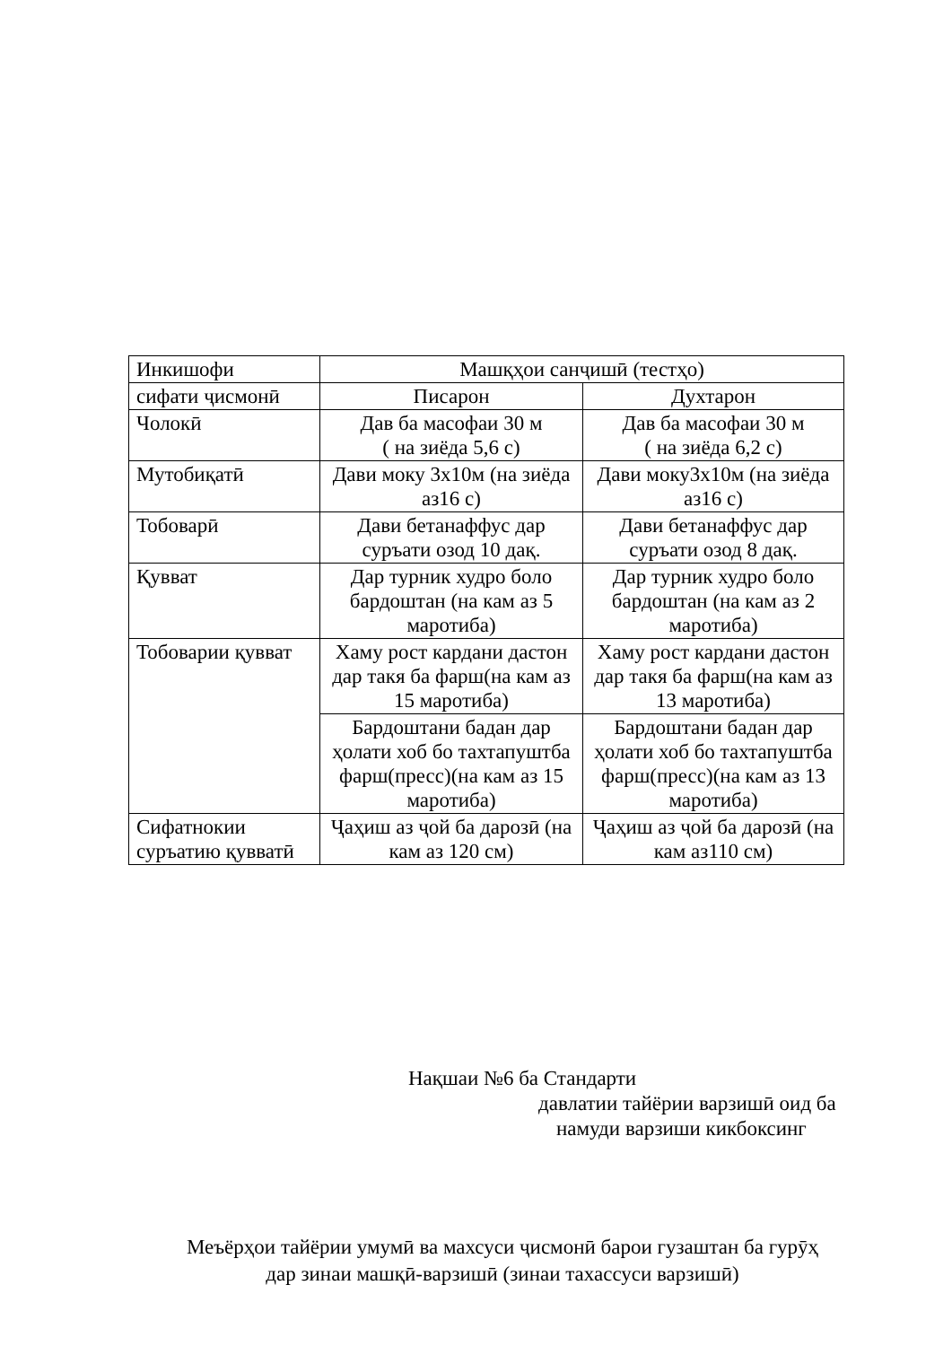| Инкишофи | Машқҳои санҷишӣ (тестҳо) | |
| сифати ҷисмонӣ | Писарон | Духтарон |
| Чолокӣ | Дав ба масофаи 30 м ( на зиёда 5,6 с) | Дав ба масофаи 30 м ( на зиёда 6,2 с) |
| Мутобиқатӣ | Дави моку 3х10м (на зиёда аз16 с) | Дави моку3х10м (на зиёда аз16 с) |
| Тобоварӣ | Дави бетанаффус дар суръати озод 10 дақ. | Дави бетанаффус дар суръати озод 8 дақ. |
| Қувват | Дар турник худро боло бардоштан (на кам аз 5 маротиба) | Дар турник худро боло бардоштан (на кам аз 2 маротиба) |
| Тобоварии қувват | Хаму рост кардани дастон дар такя ба фарш(на кам аз 15 маротиба) | Хаму рост кардани дастон дар такя ба фарш(на кам аз 13 маротиба) |
| | Бардоштани бадан дар ҳолати хоб бо тахтапуштба фарш(пресс)(на кам аз 15 маротиба) | Бардоштани бадан дар ҳолати хоб бо тахтапуштба фарш(пресс)(на кам аз 13 маротиба) |
| Сифатнокии суръатию қувватӣ | Ҷаҳиш аз ҷой ба дарозӣ (на кам аз 120 см) | Ҷаҳиш аз ҷой ба дарозӣ (на кам аз110 см) |
Нақшаи №6 ба Стандарти
давлатии тайёрии варзишӣ оид ба
намуди варзиши кикбоксинг
Меъёрҳои тайёрии умумӣ ва махсуси ҷисмонӣ барои гузаштан ба гурӯҳ
дар зинаи машқӣ-варзишӣ (зинаи тахассуси варзишӣ)